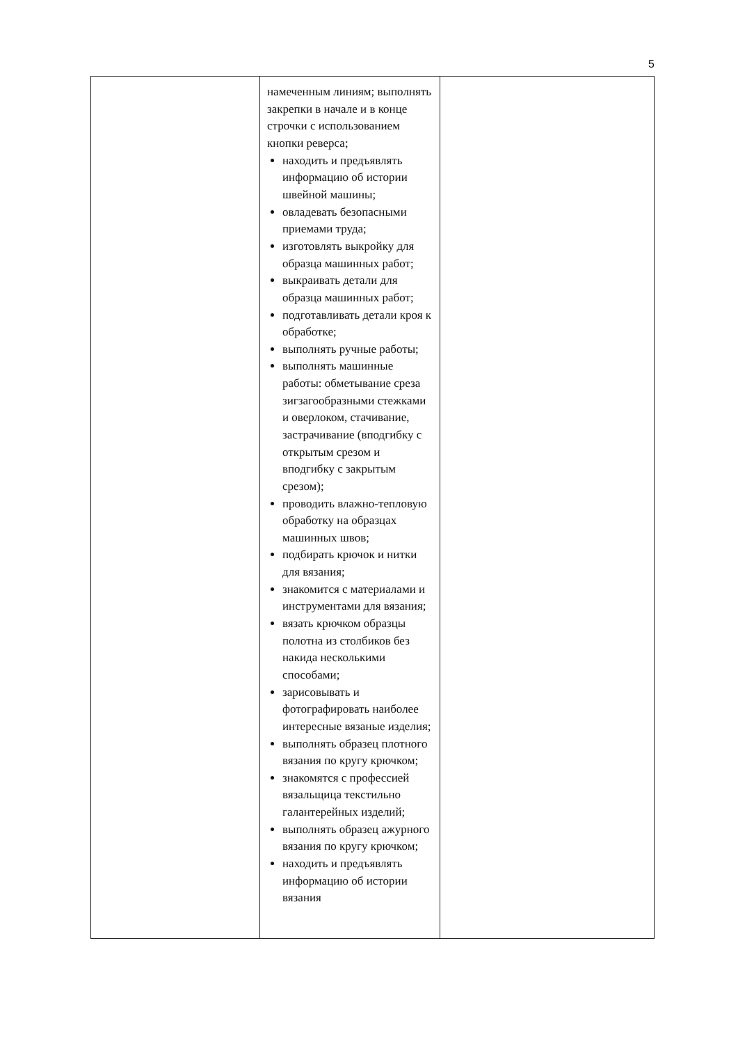5
| | намеченным линиям; выполнять закрепки в начале и в конце строчки с использованием кнопки реверса; находить и предъявлять информацию об истории швейной машины; овладевать безопасными приемами труда; изготовлять выкройку для образца машинных работ; выкраивать детали для образца машинных работ; подготавливать детали кроя к обработке; выполнять ручные работы; выполнять машинные работы: обметывание среза зигзагообразными стежками и оверлоком, стачивание, застрачивание (вподгибку с открытым срезом и вподгибку с закрытым срезом); проводить влажно-тепловую обработку на образцах машинных швов; подбирать крючок и нитки для вязания; знакомится с материалами и инструментами для вязания; вязать крючком образцы полотна из столбиков без накида несколькими способами; зарисовывать и фотографировать наиболее интересные вязаные изделия; выполнять образец плотного вязания по кругу крючком; знакомятся с профессией вязальщица текстильно галантерейных изделий; выполнять образец ажурного вязания по кругу крючком; находить и предъявлять информацию об истории вязания | |